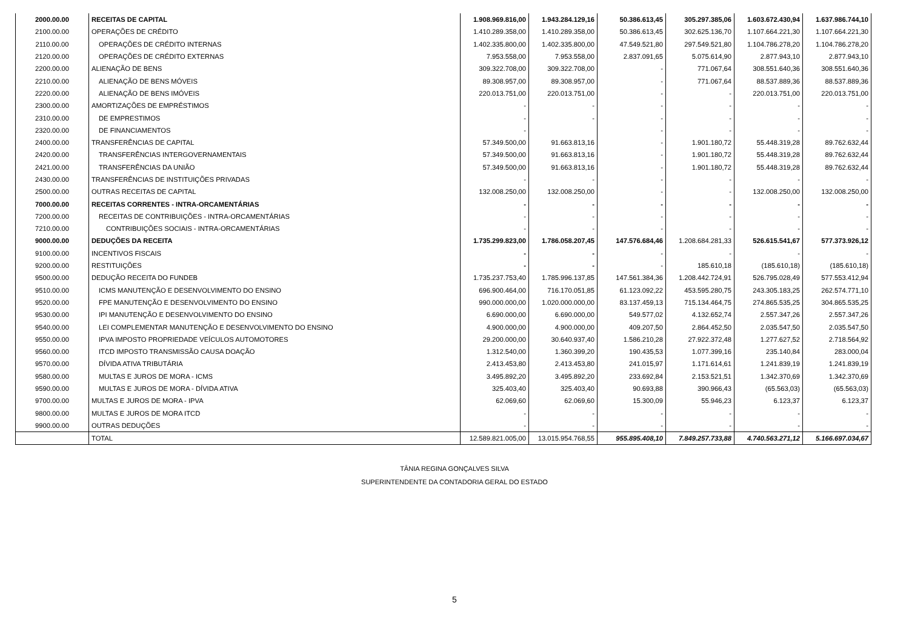| 2000.00.00 | RECEITAS DE CAPITAL | 1.908.969.816,00 | 1.943.284.129,16 | 50.386.613,45 | 305.297.385,06 | 1.603.672.430,94 | 1.637.986.744,10 |
| 2100.00.00 | OPERAÇÕES DE CRÉDITO | 1.410.289.358,00 | 1.410.289.358,00 | 50.386.613,45 | 302.625.136,70 | 1.107.664.221,30 | 1.107.664.221,30 |
| 2110.00.00 | OPERAÇÕES DE CRÉDITO INTERNAS | 1.402.335.800,00 | 1.402.335.800,00 | 47.549.521,80 | 297.549.521,80 | 1.104.786.278,20 | 1.104.786.278,20 |
| 2120.00.00 | OPERAÇÕES DE CRÉDITO EXTERNAS | 7.953.558,00 | 7.953.558,00 | 2.837.091,65 | 5.075.614,90 | 2.877.943,10 | 2.877.943,10 |
| 2200.00.00 | ALIENAÇÃO DE BENS | 309.322.708,00 | 309.322.708,00 | - | 771.067,64 | 308.551.640,36 | 308.551.640,36 |
| 2210.00.00 | ALIENAÇÃO DE BENS MÓVEIS | 89.308.957,00 | 89.308.957,00 | - | 771.067,64 | 88.537.889,36 | 88.537.889,36 |
| 2220.00.00 | ALIENAÇÃO DE BENS IMÓVEIS | 220.013.751,00 | 220.013.751,00 | - | - | 220.013.751,00 | 220.013.751,00 |
| 2300.00.00 | AMORTIZAÇÕES DE EMPRÉSTIMOS | - | - | - | - | - | - |
| 2310.00.00 | DE EMPRESTIMOS | - | - | - | - | - | - |
| 2320.00.00 | DE FINANCIAMENTOS | - | | - | - | - | - |
| 2400.00.00 | TRANSFERÊNCIAS DE CAPITAL | 57.349.500,00 | 91.663.813,16 | - | 1.901.180,72 | 55.448.319,28 | 89.762.632,44 |
| 2420.00.00 | TRANSFERÊNCIAS INTERGOVERNAMENTAIS | 57.349.500,00 | 91.663.813,16 | - | 1.901.180,72 | 55.448.319,28 | 89.762.632,44 |
| 2421.00.00 | TRANSFERÊNCIAS DA UNIÃO | 57.349.500,00 | 91.663.813,16 | - | 1.901.180,72 | 55.448.319,28 | 89.762.632,44 |
| 2430.00.00 | TRANSFERÊNCIAS DE INSTITUIÇÕES PRIVADAS | - | - | - | - | - | - |
| 2500.00.00 | OUTRAS RECEITAS DE CAPITAL | 132.008.250,00 | 132.008.250,00 | - | - | 132.008.250,00 | 132.008.250,00 |
| 7000.00.00 | RECEITAS CORRENTES - INTRA-ORCAMENTÁRIAS | - | - | - | - | - | - |
| 7200.00.00 | RECEITAS DE CONTRIBUIÇÕES - INTRA-ORCAMENTÁRIAS | - | - | - | - | - | - |
| 7210.00.00 | CONTRIBUIÇÕES SOCIAIS - INTRA-ORCAMENTÁRIAS | - | - | - | - | - | - |
| 9000.00.00 | DEDUÇÕES DA RECEITA | 1.735.299.823,00 | 1.786.058.207,45 | 147.576.684,46 | 1.208.684.281,33 | 526.615.541,67 | 577.373.926,12 |
| 9100.00.00 | INCENTIVOS FISCAIS | - | - | - | - | - | - |
| 9200.00.00 | RESTITUIÇÕES | - | - | - | 185.610,18 | (185.610,18) | (185.610,18) |
| 9500.00.00 | DEDUÇÃO RECEITA DO FUNDEB | 1.735.237.753,40 | 1.785.996.137,85 | 147.561.384,36 | 1.208.442.724,91 | 526.795.028,49 | 577.553.412,94 |
| 9510.00.00 | ICMS MANUTENÇÃO E DESENVOLVIMENTO DO ENSINO | 696.900.464,00 | 716.170.051,85 | 61.123.092,22 | 453.595.280,75 | 243.305.183,25 | 262.574.771,10 |
| 9520.00.00 | FPE MANUTENÇÃO E DESENVOLVIMENTO DO ENSINO | 990.000.000,00 | 1.020.000.000,00 | 83.137.459,13 | 715.134.464,75 | 274.865.535,25 | 304.865.535,25 |
| 9530.00.00 | IPI MANUTENÇÃO E DESENVOLVIMENTO DO ENSINO | 6.690.000,00 | 6.690.000,00 | 549.577,02 | 4.132.652,74 | 2.557.347,26 | 2.557.347,26 |
| 9540.00.00 | LEI COMPLEMENTAR MANUTENÇÃO E DESENVOLVIMENTO DO ENSINO | 4.900.000,00 | 4.900.000,00 | 409.207,50 | 2.864.452,50 | 2.035.547,50 | 2.035.547,50 |
| 9550.00.00 | IPVA IMPOSTO PROPRIEDADE VEÍCULOS AUTOMOTORES | 29.200.000,00 | 30.640.937,40 | 1.586.210,28 | 27.922.372,48 | 1.277.627,52 | 2.718.564,92 |
| 9560.00.00 | ITCD IMPOSTO TRANSMISSÃO CAUSA DOAÇÃO | 1.312.540,00 | 1.360.399,20 | 190.435,53 | 1.077.399,16 | 235.140,84 | 283.000,04 |
| 9570.00.00 | DÍVIDA ATIVA TRIBUTÁRIA | 2.413.453,80 | 2.413.453,80 | 241.015,97 | 1.171.614,61 | 1.241.839,19 | 1.241.839,19 |
| 9580.00.00 | MULTAS E JUROS DE MORA - ICMS | 3.495.892,20 | 3.495.892,20 | 233.692,84 | 2.153.521,51 | 1.342.370,69 | 1.342.370,69 |
| 9590.00.00 | MULTAS E JUROS DE MORA - DÍVIDA ATIVA | 325.403,40 | 325.403,40 | 90.693,88 | 390.966,43 | (65.563,03) | (65.563,03) |
| 9700.00.00 | MULTAS E JUROS DE MORA - IPVA | 62.069,60 | 62.069,60 | 15.300,09 | 55.946,23 | 6.123,37 | 6.123,37 |
| 9800.00.00 | MULTAS E JUROS DE MORA ITCD | - | - | - | - | - | - |
| 9900.00.00 | OUTRAS DEDUÇÕES | - | - | - | - | - | - |
| | TOTAL | 12.589.821.005,00 | 13.015.954.768,55 | 955.895.408,10 | 7.849.257.733,88 | 4.740.563.271,12 | 5.166.697.034,67 |
TÂNIA REGINA GONÇALVES SILVA
SUPERINTENDENTE DA CONTADORIA GERAL DO ESTADO
5